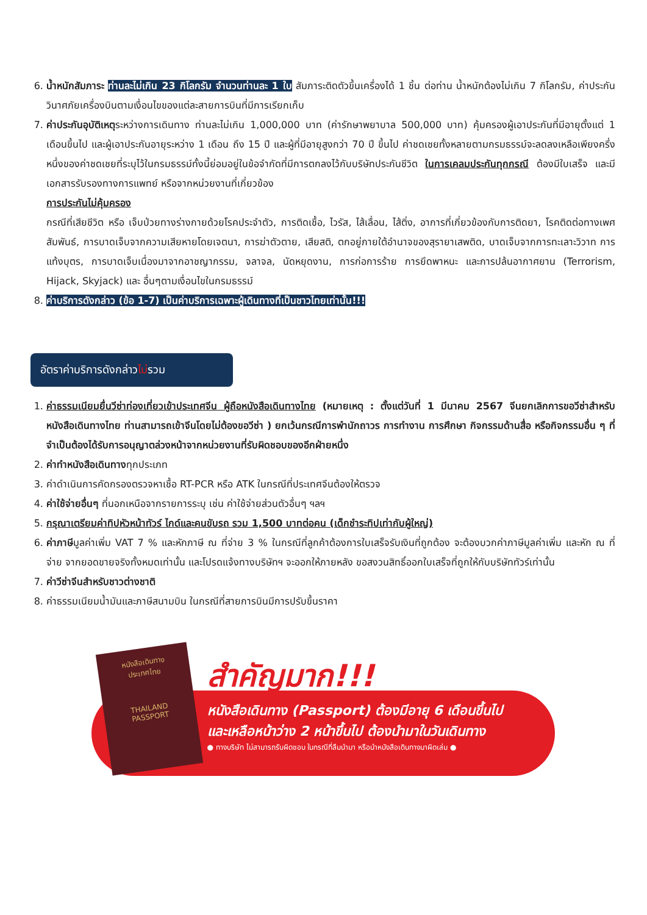6. น้ำหนักสัมภาระ ท่านละไม่เกิน 23 กิโลกรัม จำนวนท่านละ 1 ใบ สัมภาระติดตัวขึ้นเครื่องได้ 1 ชิ้น ต่อท่าน น้ำหนักต้องไม่เกิน 7 กิโลกรัม, ค่าประกันวินาศภัยเครื่องบินตามเงื่อนไขของแต่ละสายการบินที่มีการเรียกเก็บ
7. ค่าประกันอุบัติเหตุระหว่างการเดินทาง ท่านละไม่เกิน 1,000,000 บาท (ค่ารักษาพยาบาล 500,000 บาท) คุ้มครองผู้เอาประกันที่มีอายุตั้งแต่ 1 เดือนขึ้นไป และผู้เอาประกันอายุระหว่าง 1 เดือน ถึง 15 ปี และผู้ที่มีอายุสูงกว่า 70 ปี ขึ้นไป ค่าชดเชยทั้งหลายตามกรมธรรม์จะลดลงเหลือเพียงครึ่งหนึ่งของค่าชดเชยที่ระบุไว้ในกรมธรรม์ทั้งนี้ย่อมอยู่ในข้อจำกัดที่มีการตกลงไว้กับบริษัทประกันชีวิต ในการเคลมประกันทุกกรณี ต้องมีใบเสร็จ และมีเอกสารรับรองทางการแพทย์ หรือจากหน่วยงานที่เกี่ยวข้อง
การประกันไม่คุ้มครอง
กรณีที่เสียชีวิต หรือ เจ็บป่วยทางร่างกายด้วยโรคประจำตัว, การติดเชื้อ, ไวรัส, ไส้เลื่อน, ไส้ติ่ง, อาการที่เกี่ยวข้องกับการติดยา, โรคติดต่อทางเพศสัมพันธ์, การบาดเจ็บจากความเสียหายโดยเจตนา, การฆ่าตัวตาย, เสียสติ, ตกอยู่ภายใต้อำนาจของสุรายาเสพติด, บาดเจ็บจากการทะเลาะวิวาท การแท้งบุตร, การบาดเจ็บเนื่องมาจากอาชญากรรม, จลาจล, นัดหยุดงาน, การก่อการร้าย การยึดพาหนะ และการปล้นอากาศยาน (Terrorism, Hijack, Skyjack) และ อื่นๆตามเงื่อนไขในกรมธรรม์
8. ค่าบริการดังกล่าว (ข้อ 1-7) เป็นค่าบริการเฉพาะผู้เดินทางที่เป็นชาวไทยเท่านั้น!!!
อัตราค่าบริการดังกล่าวไม่รวม
1. ค่าธรรมเนียมยื่นวีซ่าท่องเที่ยวเข้าประเทศจีน ผู้ถือหนังสือเดินทางไทย (หมายเหตุ : ตั้งแต่วันที่ 1 มีนาคม 2567 จีนยกเลิกการขอวีซ่าสำหรับหนังสือเดินทางไทย ท่านสามารถเข้าจีนโดยไม่ต้องขอวีซ่า ) ยกเว้นกรณีการพำนักถาวร การทำงาน การศึกษา กิจกรรมด้านสื่อ หรือกิจกรรมอื่น ๆ ที่จำเป็นต้องได้รับการอนุญาตล่วงหน้าจากหน่วยงานที่รับผิดชอบของอีกฝ่ายหนึ่ง
2. ค่าทำหนังสือเดินทางทุกประเภท
3. ค่าดำเนินการคัดกรองตรวจหาเชื้อ RT-PCR หรือ ATK ในกรณีที่ประเทศจีนต้องให้ตรวจ
4. ค่าใช้จ่ายอื่นๆ ที่นอกเหนือจากรายการระบุ เช่น ค่าใช้จ่ายส่วนตัวอื่นๆ ฯลฯ
5. กรุณาเตรียมค่าทิปหัวหน้าทัวร์ ไกด์และคนขับรถ รวม 1,500 บาทต่อคน (เด็กชำระทิปเท่ากับผู้ใหญ่)
6. ค่าภาษีมูลค่าเพิ่ม VAT 7 % และหักภาษี ณ ที่จ่าย 3 % ในกรณีที่ลูกค้าต้องการใบเสร็จรับเงินที่ถูกต้อง จะต้องบวกค่าภาษีมูลค่าเพิ่ม และหัก ณ ที่จ่าย จากยอดขายจริงทั้งหมดเท่านั้น และโปรดแจ้งทางบริษัทฯ จะออกให้ภายหลัง ขอสงวนสิทธิ์ออกใบเสร็จที่ถูกให้กับบริษัททัวร์เท่านั้น
7. ค่าวีซ่าจีนสำหรับชาวต่างชาติ
8. ค่าธรรมเนียมน้ำมันและภาษีสนามบิน ในกรณีที่สายการบินมีการปรับขึ้นราคา
หนังสือเดินทาง
ประเทศไทย
THAILAND
PASSPORT
สำคัญมาก!!!
หนังสือเดินทาง (Passport) ต้องมีอายุ 6 เดือนขึ้นไป
และเหลือหน้าว่าง 2 หน้าขึ้นไป ต้องนำมาในวันเดินทาง
● ทางบริษัท ไม่สามารถรับผิดชอบ ในกรณีที่ลืมนำมา หรือนำหนังสือเดินทางมาผิดเล่ม ●